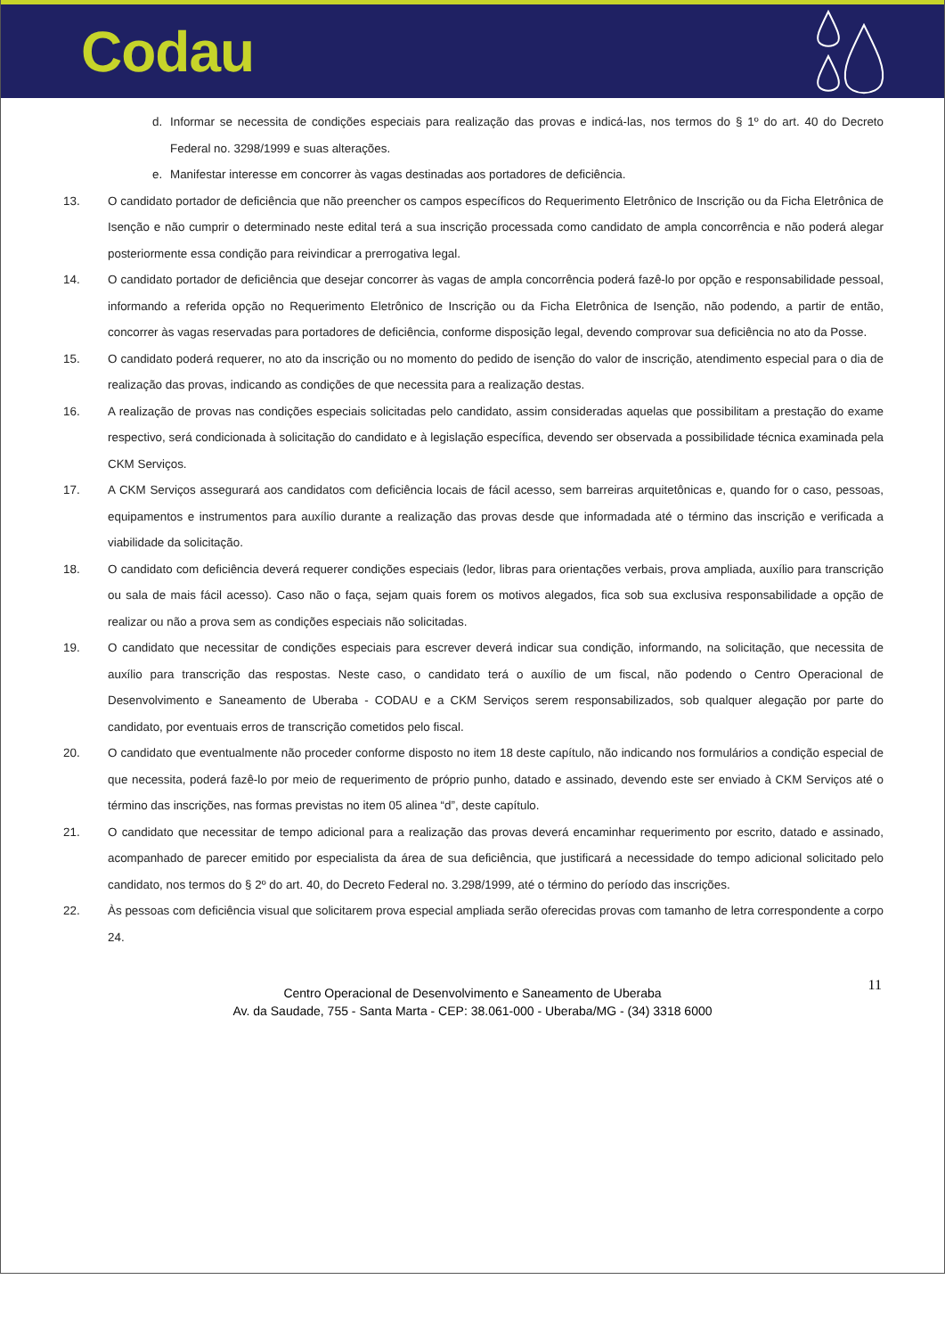Codau
d. Informar se necessita de condições especiais para realização das provas e indicá-las, nos termos do § 1º do art. 40 do Decreto Federal no. 3298/1999 e suas alterações.
e. Manifestar interesse em concorrer às vagas destinadas aos portadores de deficiência.
13. O candidato portador de deficiência que não preencher os campos específicos do Requerimento Eletrônico de Inscrição ou da Ficha Eletrônica de Isenção e não cumprir o determinado neste edital terá a sua inscrição processada como candidato de ampla concorrência e não poderá alegar posteriormente essa condição para reivindicar a prerrogativa legal.
14. O candidato portador de deficiência que desejar concorrer às vagas de ampla concorrência poderá fazê-lo por opção e responsabilidade pessoal, informando a referida opção no Requerimento Eletrônico de Inscrição ou da Ficha Eletrônica de Isenção, não podendo, a partir de então, concorrer às vagas reservadas para portadores de deficiência, conforme disposição legal, devendo comprovar sua deficiência no ato da Posse.
15. O candidato poderá requerer, no ato da inscrição ou no momento do pedido de isenção do valor de inscrição, atendimento especial para o dia de realização das provas, indicando as condições de que necessita para a realização destas.
16. A realização de provas nas condições especiais solicitadas pelo candidato, assim consideradas aquelas que possibilitam a prestação do exame respectivo, será condicionada à solicitação do candidato e à legislação específica, devendo ser observada a possibilidade técnica examinada pela CKM Serviços.
17. A CKM Serviços assegurará aos candidatos com deficiência locais de fácil acesso, sem barreiras arquitetônicas e, quando for o caso, pessoas, equipamentos e instrumentos para auxílio durante a realização das provas desde que informadada até o término das inscrição e verificada a viabilidade da solicitação.
18. O candidato com deficiência deverá requerer condições especiais (ledor, libras para orientações verbais, prova ampliada, auxílio para transcrição ou sala de mais fácil acesso). Caso não o faça, sejam quais forem os motivos alegados, fica sob sua exclusiva responsabilidade a opção de realizar ou não a prova sem as condições especiais não solicitadas.
19. O candidato que necessitar de condições especiais para escrever deverá indicar sua condição, informando, na solicitação, que necessita de auxílio para transcrição das respostas. Neste caso, o candidato terá o auxílio de um fiscal, não podendo o Centro Operacional de Desenvolvimento e Saneamento de Uberaba - CODAU e a CKM Serviços serem responsabilizados, sob qualquer alegação por parte do candidato, por eventuais erros de transcrição cometidos pelo fiscal.
20. O candidato que eventualmente não proceder conforme disposto no item 18 deste capítulo, não indicando nos formulários a condição especial de que necessita, poderá fazê-lo por meio de requerimento de próprio punho, datado e assinado, devendo este ser enviado à CKM Serviços até o término das inscrições, nas formas previstas no item 05 alinea “d”, deste capítulo.
21. O candidato que necessitar de tempo adicional para a realização das provas deverá encaminhar requerimento por escrito, datado e assinado, acompanhado de parecer emitido por especialista da área de sua deficiência, que justificará a necessidade do tempo adicional solicitado pelo candidato, nos termos do § 2º do art. 40, do Decreto Federal no. 3.298/1999, até o término do período das inscrições.
22. Às pessoas com deficiência visual que solicitarem prova especial ampliada serão oferecidas provas com tamanho de letra correspondente a corpo 24.
11
Centro Operacional de Desenvolvimento e Saneamento de Uberaba
Av. da Saudade, 755 - Santa Marta - CEP: 38.061-000 - Uberaba/MG - (34) 3318 6000